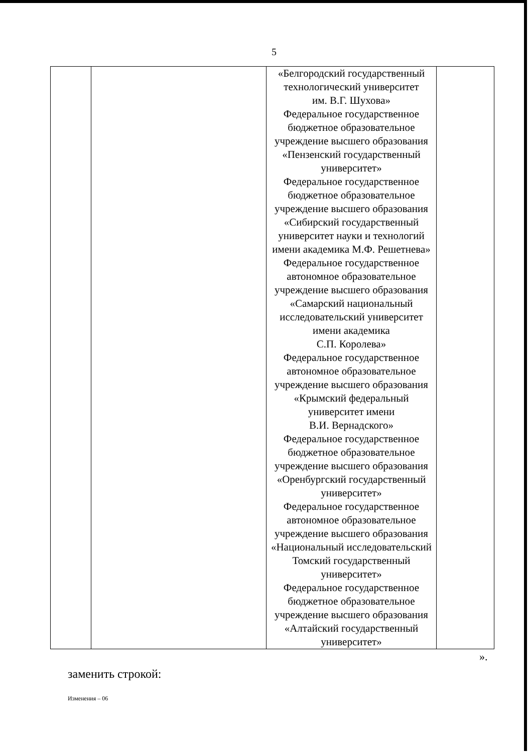5
| | | «Белгородский государственный технологический университет им. В.Г. Шухова» Федеральное государственное бюджетное образовательное учреждение высшего образования «Пензенский государственный университет» Федеральное государственное бюджетное образовательное учреждение высшего образования «Сибирский государственный университет науки и технологий имени академика М.Ф. Решетнева» Федеральное государственное автономное образовательное учреждение высшего образования «Самарский национальный исследовательский университет имени академика С.П. Королева» Федеральное государственное автономное образовательное учреждение высшего образования «Крымский федеральный университет имени В.И. Вернадского» Федеральное государственное бюджетное образовательное учреждение высшего образования «Оренбургский государственный университет» Федеральное государственное автономное образовательное учреждение высшего образования «Национальный исследовательский Томский государственный университет» Федеральное государственное бюджетное образовательное учреждение высшего образования «Алтайский государственный университет» | |
».
заменить строкой:
Изменения – 06